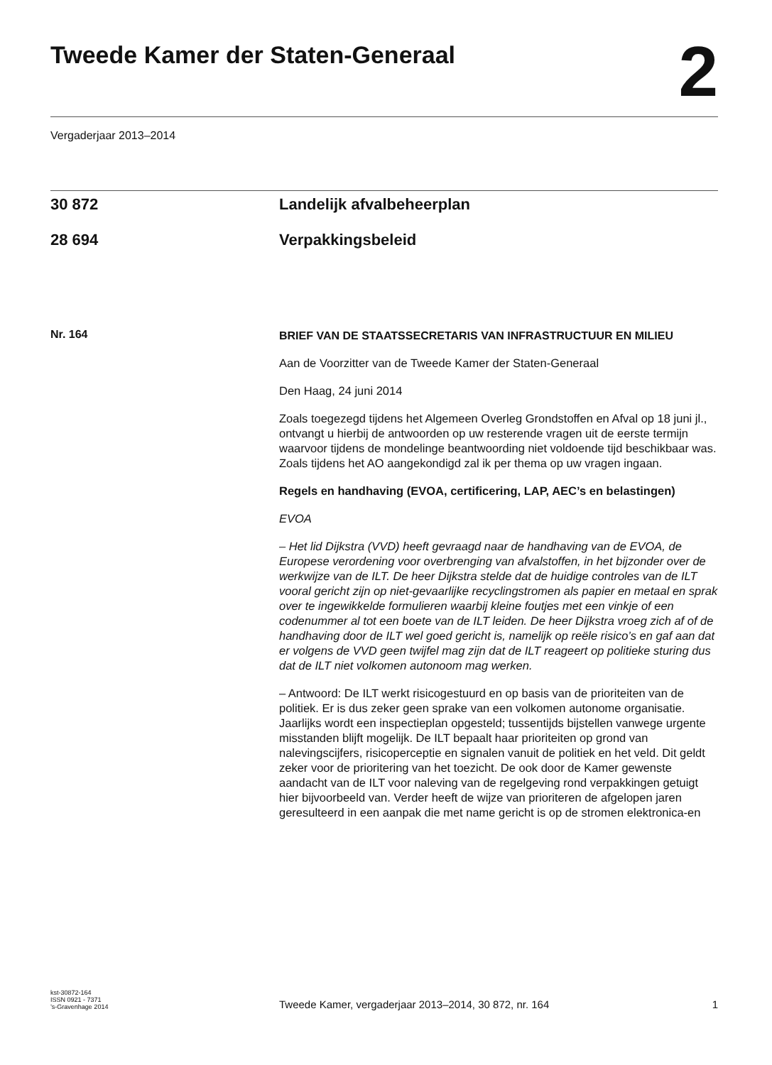Tweede Kamer der Staten-Generaal
2
Vergaderjaar 2013–2014
30 872 Landelijk afvalbeheerplan
28 694 Verpakkingsbeleid
Nr. 164
BRIEF VAN DE STAATSSECRETARIS VAN INFRASTRUCTUUR EN MILIEU
Aan de Voorzitter van de Tweede Kamer der Staten-Generaal
Den Haag, 24 juni 2014
Zoals toegezegd tijdens het Algemeen Overleg Grondstoffen en Afval op 18 juni jl., ontvangt u hierbij de antwoorden op uw resterende vragen uit de eerste termijn waarvoor tijdens de mondelinge beantwoording niet voldoende tijd beschikbaar was. Zoals tijdens het AO aangekondigd zal ik per thema op uw vragen ingaan.
Regels en handhaving (EVOA, certificering, LAP, AEC’s en belastingen)
EVOA
– Het lid Dijkstra (VVD) heeft gevraagd naar de handhaving van de EVOA, de Europese verordening voor overbrenging van afvalstoffen, in het bijzonder over de werkwijze van de ILT. De heer Dijkstra stelde dat de huidige controles van de ILT vooral gericht zijn op niet-gevaarlijke recyclingstromen als papier en metaal en sprak over te ingewikkelde formulieren waarbij kleine foutjes met een vinkje of een codenummer al tot een boete van de ILT leiden. De heer Dijkstra vroeg zich af of de handhaving door de ILT wel goed gericht is, namelijk op reële risico’s en gaf aan dat er volgens de VVD geen twijfel mag zijn dat de ILT reageert op politieke sturing dus dat de ILT niet volkomen autonoom mag werken.
– Antwoord: De ILT werkt risicogestuurd en op basis van de prioriteiten van de politiek. Er is dus zeker geen sprake van een volkomen autonome organisatie. Jaarlijks wordt een inspectieplan opgesteld; tussentijds bijstellen vanwege urgente misstanden blijft mogelijk. De ILT bepaalt haar prioriteiten op grond van nalevingscijfers, risicoperceptie en signalen vanuit de politiek en het veld. Dit geldt zeker voor de prioritering van het toezicht. De ook door de Kamer gewenste aandacht van de ILT voor naleving van de regelgeving rond verpakkingen getuigt hier bijvoorbeeld van. Verder heeft de wijze van prioriteren de afgelopen jaren geresulteerd in een aanpak die met name gericht is op de stromen elektronica-en
kst-30872-164
ISSN 0921 - 7371
’s-Gravenhage 2014
Tweede Kamer, vergaderjaar 2013–2014, 30 872, nr. 164
1